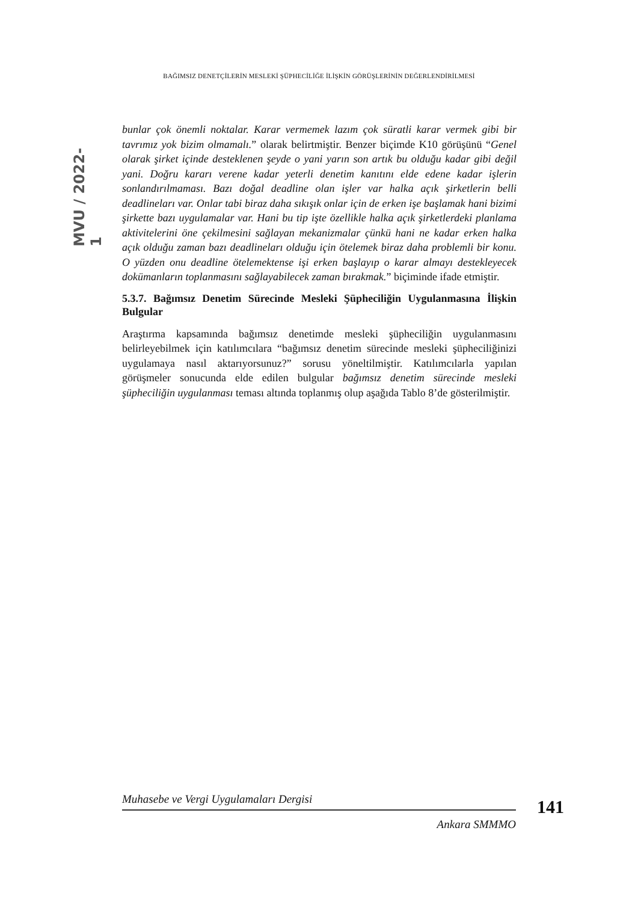BAĞIMSIZ DENETÇİLERİN MESLEKİ ŞÜPHECİLİĞE İLİŞKİN GÖRÜŞLERİNİN DEĞERLENDİRİLMESİ
MVU / 2022-1
bunlar çok önemli noktalar. Karar vermemek lazım çok süratli karar vermek gibi bir tavrımız yok bizim olmamalı.” olarak belirtmiştir. Benzer biçimde K10 görüşünü “Genel olarak şirket içinde desteklenen şeyde o yani yarın son artık bu olduğu kadar gibi değil yani. Doğru kararı verene kadar yeterli denetim kanıtını elde edene kadar işlerin sonlandırılmaması. Bazı doğal deadline olan işler var halka açık şirketlerin belli deadlineları var. Onlar tabi biraz daha sıkışık onlar için de erken işe başlamak hani bizimi şirkette bazı uygulamalar var. Hani bu tip işte özellikle halka açık şirketlerdeki planlama aktivitelerini öne çekilmesini sağlayan mekanizmalar çünkü hani ne kadar erken halka açık olduğu zaman bazı deadlineları olduğu için ötelemek biraz daha problemli bir konu. O yüzden onu deadline ötelemektense işi erken başlayıp o karar almayı destekleyecek dokümanların toplanmasını sağlayabilecek zaman bırakmak.” biçiminde ifade etmiştir.
5.3.7. Bağımsız Denetim Sürecinde Mesleki Şüpheciliğin Uygulanmasına İlişkin Bulgular
Araştırma kapsamında bağımsız denetimde mesleki şüpheciliğin uygulanmasını belirleyebilmek için katılımcılara “bağımsız denetim sürecinde mesleki şüpheciliğinizi uygulamaya nasıl aktarıyorsunuz?” sorusu yöneltilmiştir. Katılımcılarla yapılan görüşmeler sonucunda elde edilen bulgular bağımsız denetim sürecinde mesleki şüpheciliğin uygulanması teması altında toplanmış olup aşağıda Tablo 8’de gösterilmiştir.
Muhasebe ve Vergi Uygulamaları Dergisi
Ankara SMMMO
141